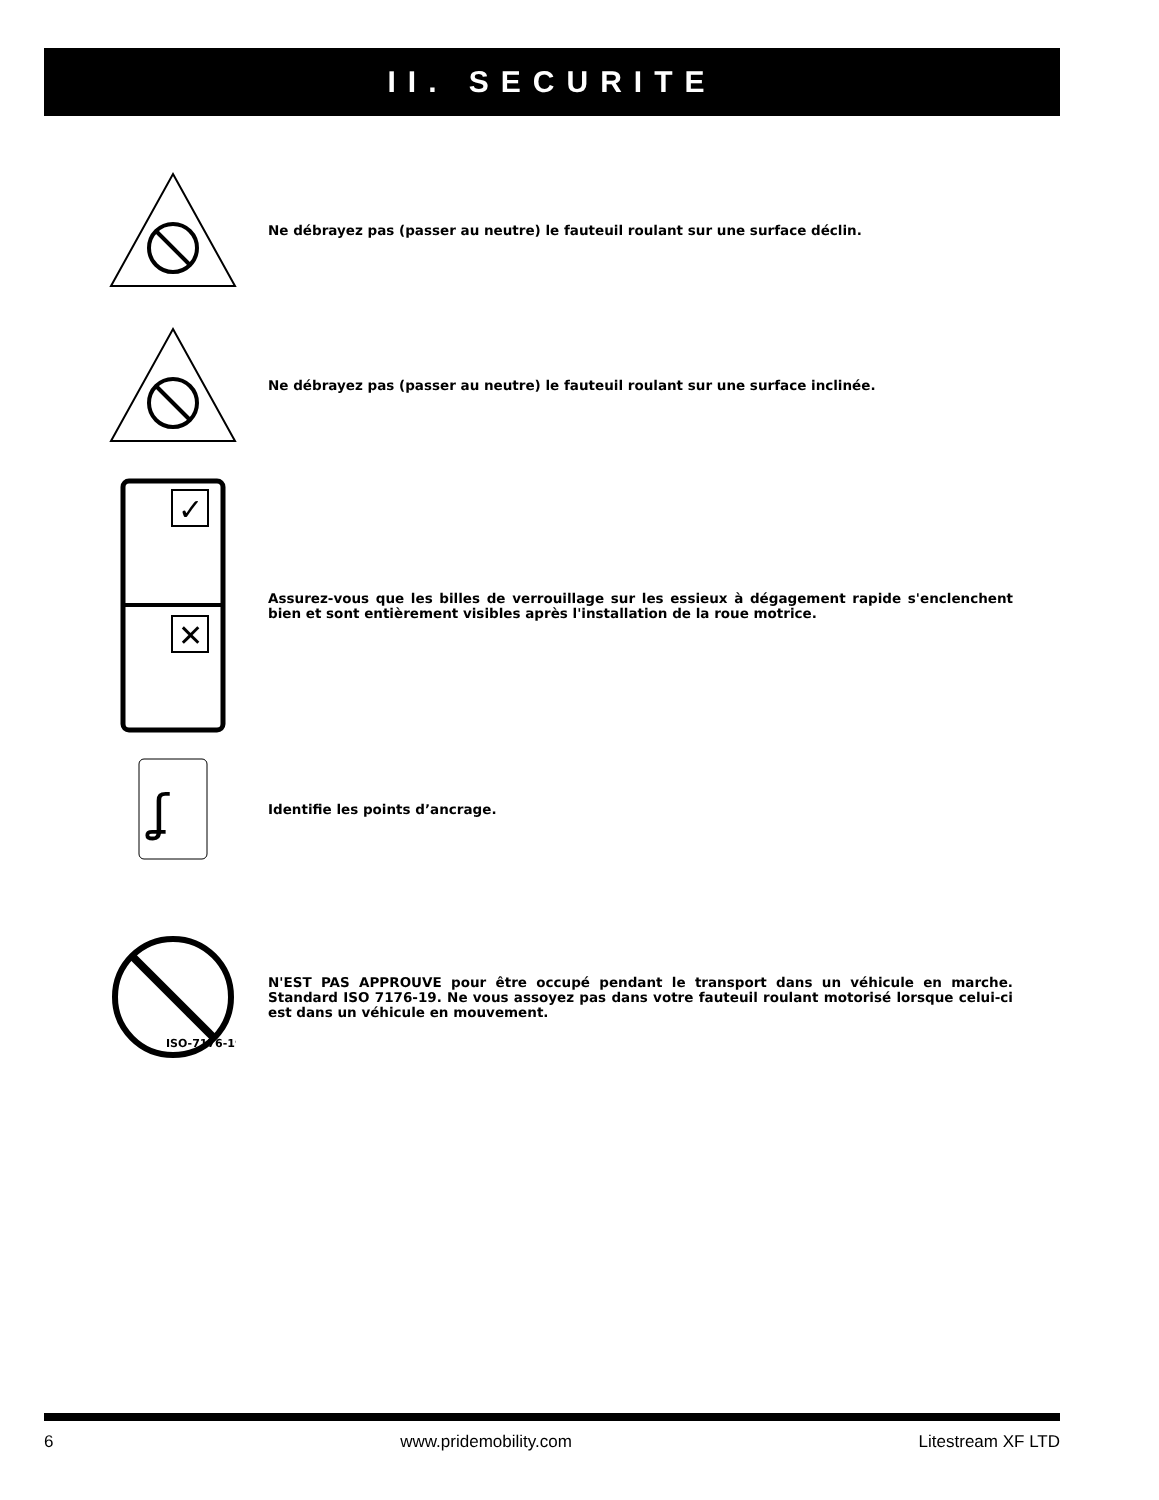II. SECURITE
Ne débrayez pas (passer au neutre) le fauteuil roulant sur une surface déclin.
Ne débrayez pas (passer au neutre) le fauteuil roulant sur une surface inclinée.
✓
✕
Assurez-vous que les billes de verrouillage sur les essieux à dégagement rapide s'enclenchent bien et sont entièrement visibles après l'installation de la roue motrice.
ʆ
Identifie les points d’ancrage.
ISO-7176-19
N'EST PAS APPROUVE pour être occupé pendant le transport dans un véhicule en marche. Standard ISO 7176-19. Ne vous assoyez pas dans votre fauteuil roulant motorisé lorsque celui-ci est dans un véhicule en mouvement.
6 www.pridemobility.com Litestream XF LTD